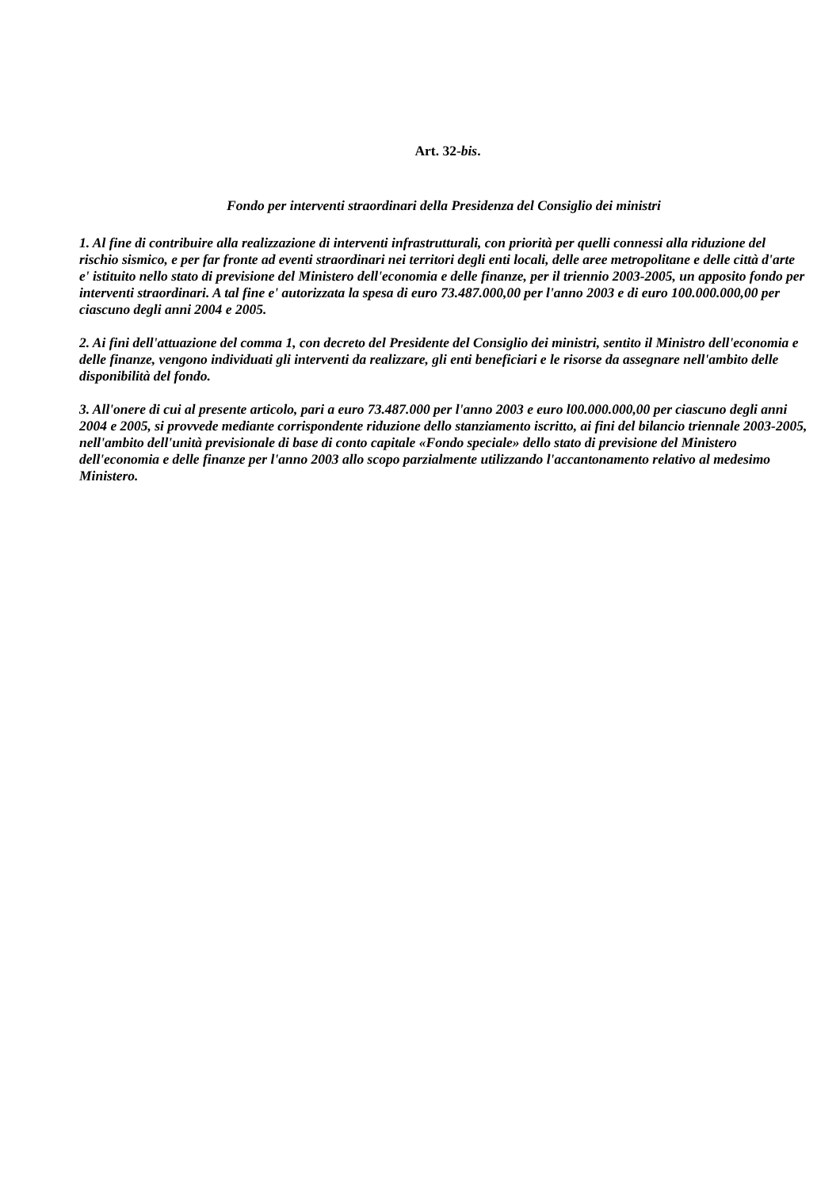Art. 32-bis.
Fondo per interventi straordinari della Presidenza del Consiglio dei ministri
1. Al fine di contribuire alla realizzazione di interventi infrastrutturali, con priorità per quelli connessi alla riduzione del rischio sismico, e per far fronte ad eventi straordinari nei territori degli enti locali, delle aree metropolitane e delle città d'arte e' istituito nello stato di previsione del Ministero dell'economia e delle finanze, per il triennio 2003-2005, un apposito fondo per interventi straordinari. A tal fine e' autorizzata la spesa di euro 73.487.000,00 per l'anno 2003 e di euro 100.000.000,00 per ciascuno degli anni 2004 e 2005.
2. Ai fini dell'attuazione del comma 1, con decreto del Presidente del Consiglio dei ministri, sentito il Ministro dell'economia e delle finanze, vengono individuati gli interventi da realizzare, gli enti beneficiari e le risorse da assegnare nell'ambito delle disponibilità del fondo.
3. All'onere di cui al presente articolo, pari a euro 73.487.000 per l'anno 2003 e euro l00.000.000,00 per ciascuno degli anni 2004 e 2005, si provvede mediante corrispondente riduzione dello stanziamento iscritto, ai fini del bilancio triennale 2003-2005, nell'ambito dell'unità previsionale di base di conto capitale «Fondo speciale» dello stato di previsione del Ministero dell'economia e delle finanze per l'anno 2003 allo scopo parzialmente utilizzando l'accantonamento relativo al medesimo Ministero.